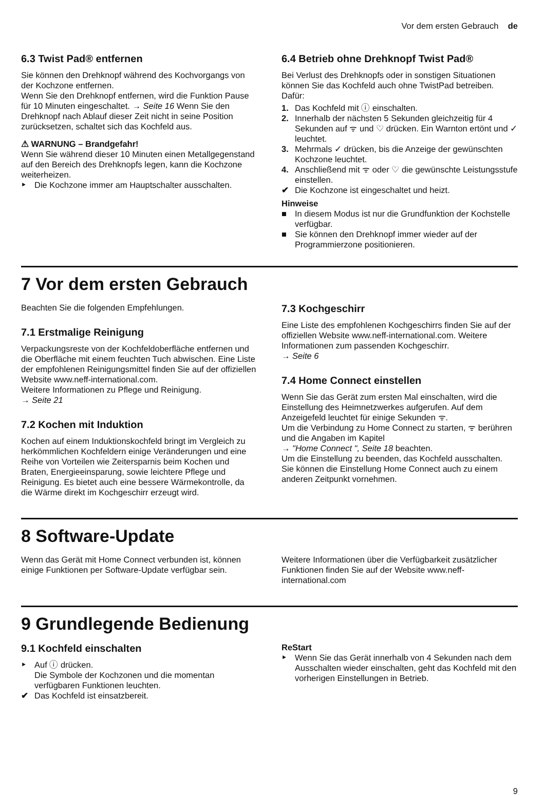Vor dem ersten Gebrauch de
6.3 Twist Pad® entfernen
Sie können den Drehknopf während des Kochvorgangs von der Kochzone entfernen.
Wenn Sie den Drehknopf entfernen, wird die Funktion Pause für 10 Minuten eingeschaltet. → Seite 16 Wenn Sie den Drehknopf nach Ablauf dieser Zeit nicht in seine Position zurücksetzen, schaltet sich das Kochfeld aus.
⚠ WARNUNG – Brandgefahr!
Wenn Sie während dieser 10 Minuten einen Metallgegenstand auf den Bereich des Drehknopfs legen, kann die Kochzone weiterheizen.
‣ Die Kochzone immer am Hauptschalter ausschalten.
6.4 Betrieb ohne Drehknopf Twist Pad®
Bei Verlust des Drehknopfs oder in sonstigen Situationen können Sie das Kochfeld auch ohne TwistPad betreiben. Dafür:
1. Das Kochfeld mit ⓘ einschalten.
2. Innerhalb der nächsten 5 Sekunden gleichzeitig für 4 Sekunden auf ᯤ und ♡ drücken. Ein Warnton ertönt und ✓ leuchtet.
3. Mehrmals ✓ drücken, bis die Anzeige der gewünschten Kochzone leuchtet.
4. Anschließend mit ᯤ oder ♡ die gewünschte Leistungsstufe einstellen.
✔ Die Kochzone ist eingeschaltet und heizt.
Hinweise
■ In diesem Modus ist nur die Grundfunktion der Kochstelle verfügbar.
■ Sie können den Drehknopf immer wieder auf der Programmierzone positionieren.
7 Vor dem ersten Gebrauch
Beachten Sie die folgenden Empfehlungen.
7.1 Erstmalige Reinigung
Verpackungsreste von der Kochfeldoberfläche entfernen und die Oberfläche mit einem feuchten Tuch abwischen. Eine Liste der empfohlenen Reinigungsmittel finden Sie auf der offiziellen Website www.neff-international.com.
Weitere Informationen zu Pflege und Reinigung.
→ Seite 21
7.2 Kochen mit Induktion
Kochen auf einem Induktionskochfeld bringt im Vergleich zu herkömmlichen Kochfeldern einige Veränderungen und eine Reihe von Vorteilen wie Zeitersparnis beim Kochen und Braten, Energieeinsparung, sowie leichtere Pflege und Reinigung. Es bietet auch eine bessere Wärmekontrolle, da die Wärme direkt im Kochgeschirr erzeugt wird.
7.3 Kochgeschirr
Eine Liste des empfohlenen Kochgeschirrs finden Sie auf der offiziellen Website www.neff-international.com. Weitere Informationen zum passenden Kochgeschirr.
→ Seite 6
7.4 Home Connect einstellen
Wenn Sie das Gerät zum ersten Mal einschalten, wird die Einstellung des Heimnetzwerkes aufgerufen. Auf dem Anzeigefeld leuchtet für einige Sekunden ᯤ.
Um die Verbindung zu Home Connect zu starten, ᯤ berühren und die Angaben im Kapitel
→ "Home Connect ", Seite 18 beachten.
Um die Einstellung zu beenden, das Kochfeld ausschalten.
Sie können die Einstellung Home Connect auch zu einem anderen Zeitpunkt vornehmen.
8 Software-Update
Wenn das Gerät mit Home Connect verbunden ist, können einige Funktionen per Software-Update verfügbar sein.
Weitere Informationen über die Verfügbarkeit zusätzlicher Funktionen finden Sie auf der Website www.neff-international.com
9 Grundlegende Bedienung
9.1 Kochfeld einschalten
‣ Auf ⓘ drücken.
Die Symbole der Kochzonen und die momentan verfügbaren Funktionen leuchten.
✔ Das Kochfeld ist einsatzbereit.
ReStart
‣ Wenn Sie das Gerät innerhalb von 4 Sekunden nach dem Ausschalten wieder einschalten, geht das Kochfeld mit den vorherigen Einstellungen in Betrieb.
9